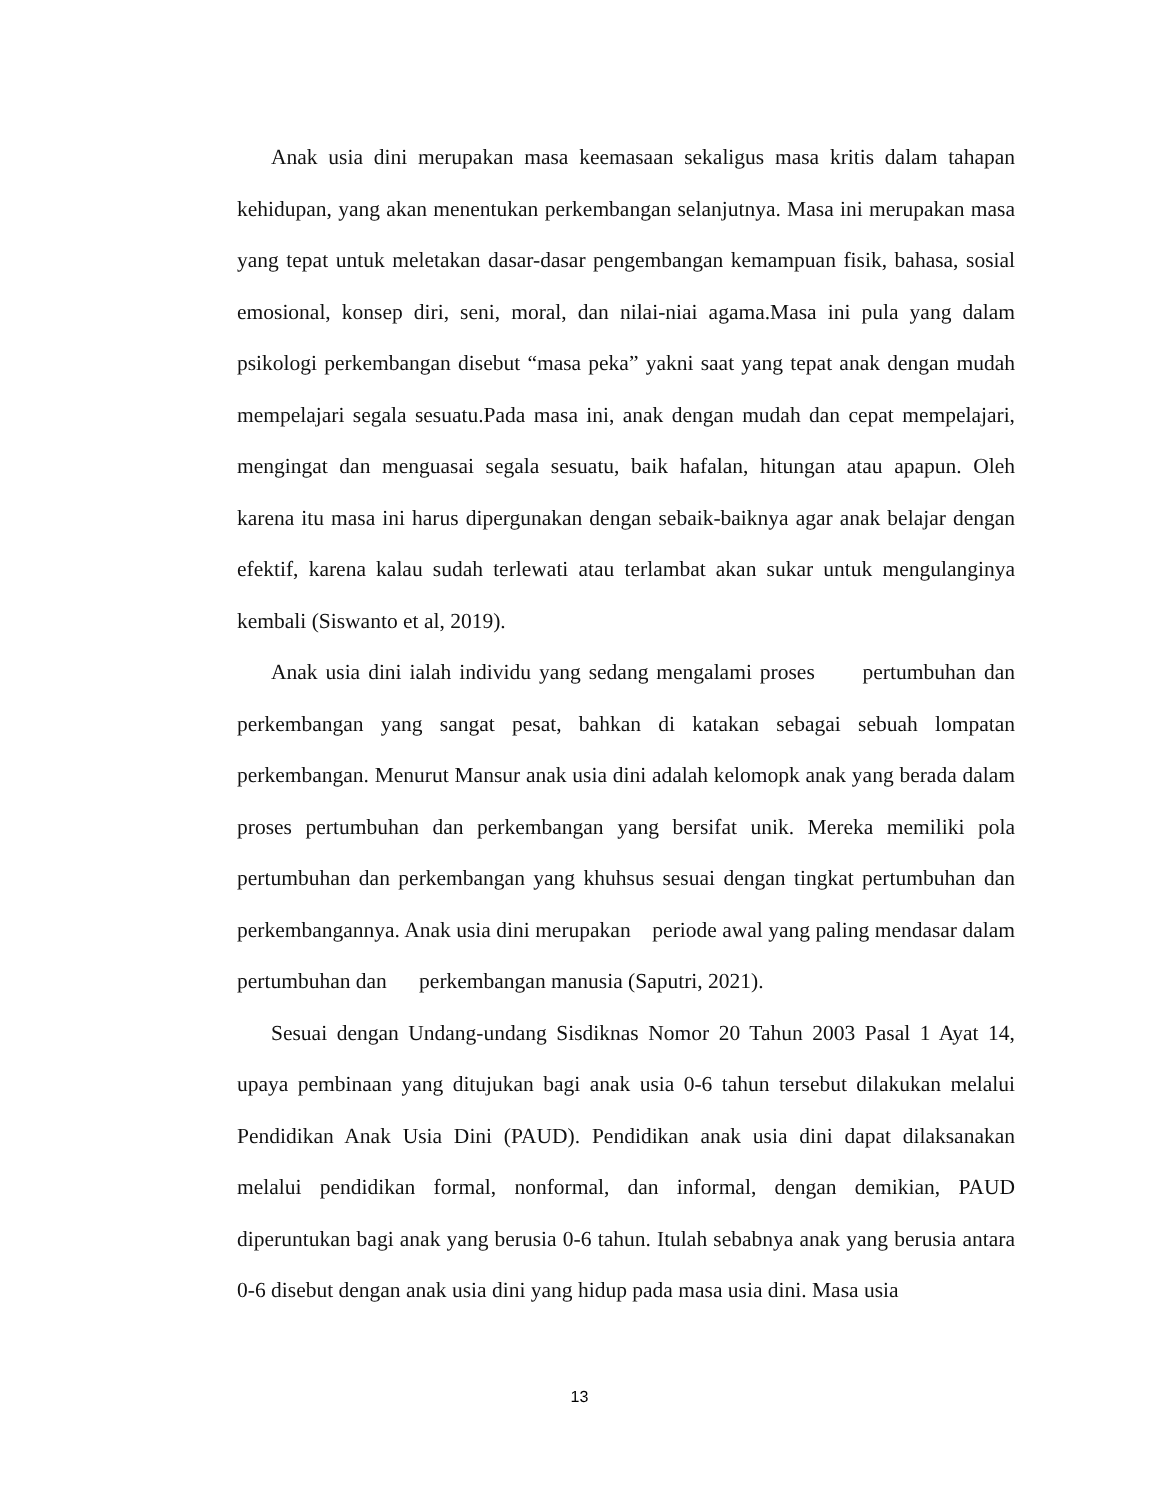Anak usia dini merupakan masa keemasaan sekaligus masa kritis dalam tahapan kehidupan, yang akan menentukan perkembangan selanjutnya. Masa ini merupakan masa yang tepat untuk meletakan dasar-dasar pengembangan kemampuan fisik, bahasa, sosial emosional, konsep diri, seni, moral, dan nilai-niai agama.Masa ini pula yang dalam psikologi perkembangan disebut “masa peka” yakni saat yang tepat anak dengan mudah mempelajari segala sesuatu.Pada masa ini, anak dengan mudah dan cepat mempelajari, mengingat dan menguasai segala sesuatu, baik hafalan, hitungan atau apapun. Oleh karena itu masa ini harus dipergunakan dengan sebaik-baiknya agar anak belajar dengan efektif, karena kalau sudah terlewati atau terlambat akan sukar untuk mengulanginya kembali (Siswanto et al, 2019).
Anak usia dini ialah individu yang sedang mengalami proses pertumbuhan dan perkembangan yang sangat pesat, bahkan di katakan sebagai sebuah lompatan perkembangan. Menurut Mansur anak usia dini adalah kelomopk anak yang berada dalam proses pertumbuhan dan perkembangan yang bersifat unik. Mereka memiliki pola pertumbuhan dan perkembangan yang khuhsus sesuai dengan tingkat pertumbuhan dan perkembangannya. Anak usia dini merupakan periode awal yang paling mendasar dalam pertumbuhan dan perkembangan manusia (Saputri, 2021).
Sesuai dengan Undang-undang Sisdiknas Nomor 20 Tahun 2003 Pasal 1 Ayat 14, upaya pembinaan yang ditujukan bagi anak usia 0-6 tahun tersebut dilakukan melalui Pendidikan Anak Usia Dini (PAUD). Pendidikan anak usia dini dapat dilaksanakan melalui pendidikan formal, nonformal, dan informal, dengan demikian, PAUD diperuntukan bagi anak yang berusia 0-6 tahun. Itulah sebabnya anak yang berusia antara 0-6 disebut dengan anak usia dini yang hidup pada masa usia dini. Masa usia
13